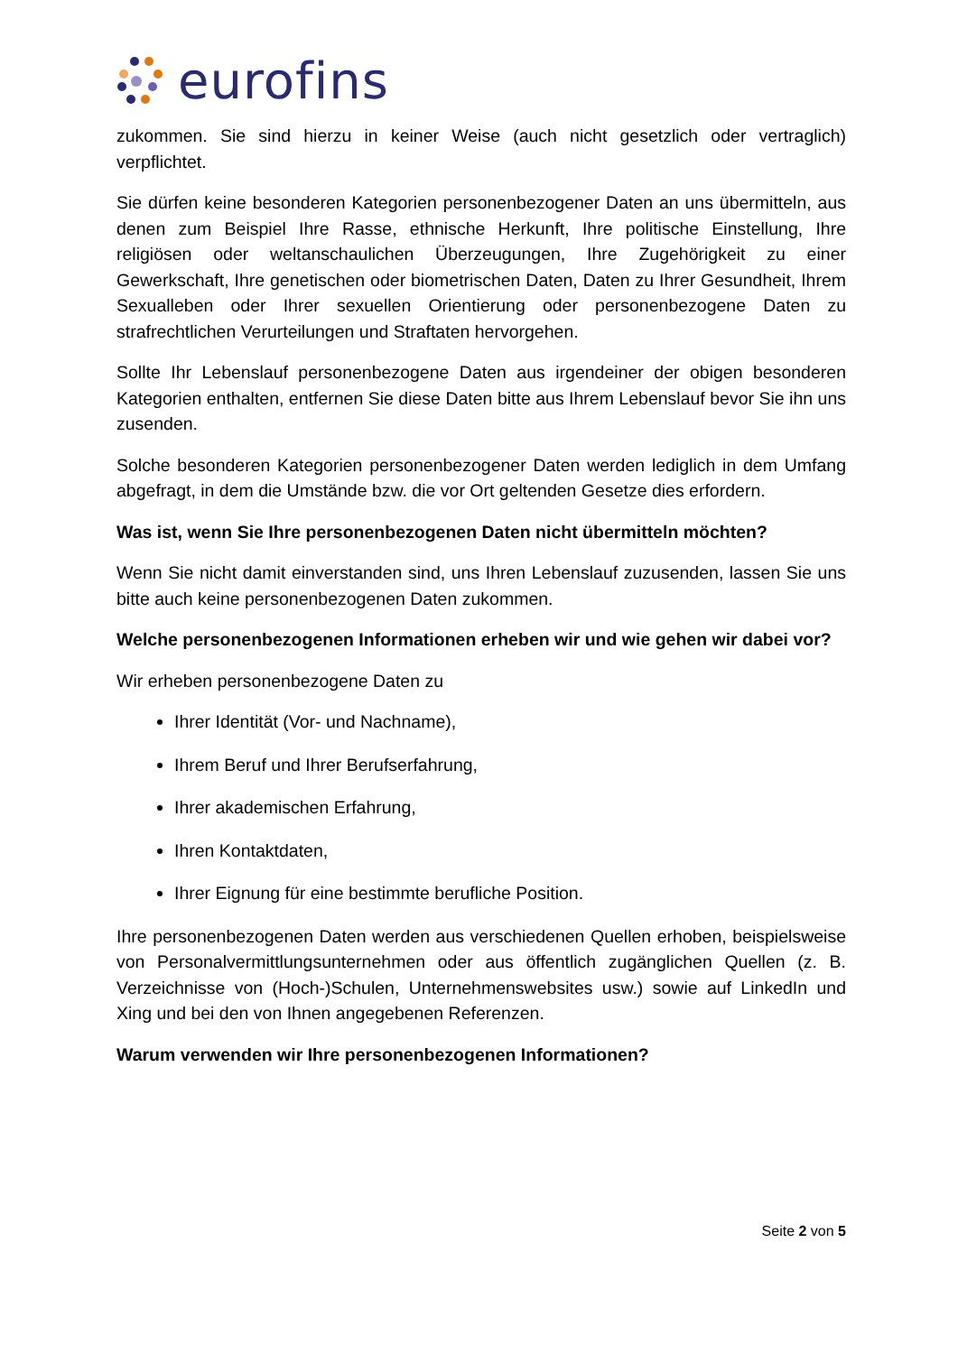eurofins
zukommen. Sie sind hierzu in keiner Weise (auch nicht gesetzlich oder vertraglich) verpflichtet.
Sie dürfen keine besonderen Kategorien personenbezogener Daten an uns übermitteln, aus denen zum Beispiel Ihre Rasse, ethnische Herkunft, Ihre politische Einstellung, Ihre religiösen oder weltanschaulichen Überzeugungen, Ihre Zugehörigkeit zu einer Gewerkschaft, Ihre genetischen oder biometrischen Daten, Daten zu Ihrer Gesundheit, Ihrem Sexualleben oder Ihrer sexuellen Orientierung oder personenbezogene Daten zu strafrechtlichen Verurteilungen und Straftaten hervorgehen.
Sollte Ihr Lebenslauf personenbezogene Daten aus irgendeiner der obigen besonderen Kategorien enthalten, entfernen Sie diese Daten bitte aus Ihrem Lebenslauf bevor Sie ihn uns zusenden.
Solche besonderen Kategorien personenbezogener Daten werden lediglich in dem Umfang abgefragt, in dem die Umstände bzw. die vor Ort geltenden Gesetze dies erfordern.
Was ist, wenn Sie Ihre personenbezogenen Daten nicht übermitteln möchten?
Wenn Sie nicht damit einverstanden sind, uns Ihren Lebenslauf zuzusenden, lassen Sie uns bitte auch keine personenbezogenen Daten zukommen.
Welche personenbezogenen Informationen erheben wir und wie gehen wir dabei vor?
Wir erheben personenbezogene Daten zu
Ihrer Identität (Vor- und Nachname),
Ihrem Beruf und Ihrer Berufserfahrung,
Ihrer akademischen Erfahrung,
Ihren Kontaktdaten,
Ihrer Eignung für eine bestimmte berufliche Position.
Ihre personenbezogenen Daten werden aus verschiedenen Quellen erhoben, beispielsweise von Personalvermittlungsunternehmen oder aus öffentlich zugänglichen Quellen (z. B. Verzeichnisse von (Hoch-)Schulen, Unternehmenswebsites usw.) sowie auf LinkedIn und Xing und bei den von Ihnen angegebenen Referenzen.
Warum verwenden wir Ihre personenbezogenen Informationen?
Seite 2 von 5